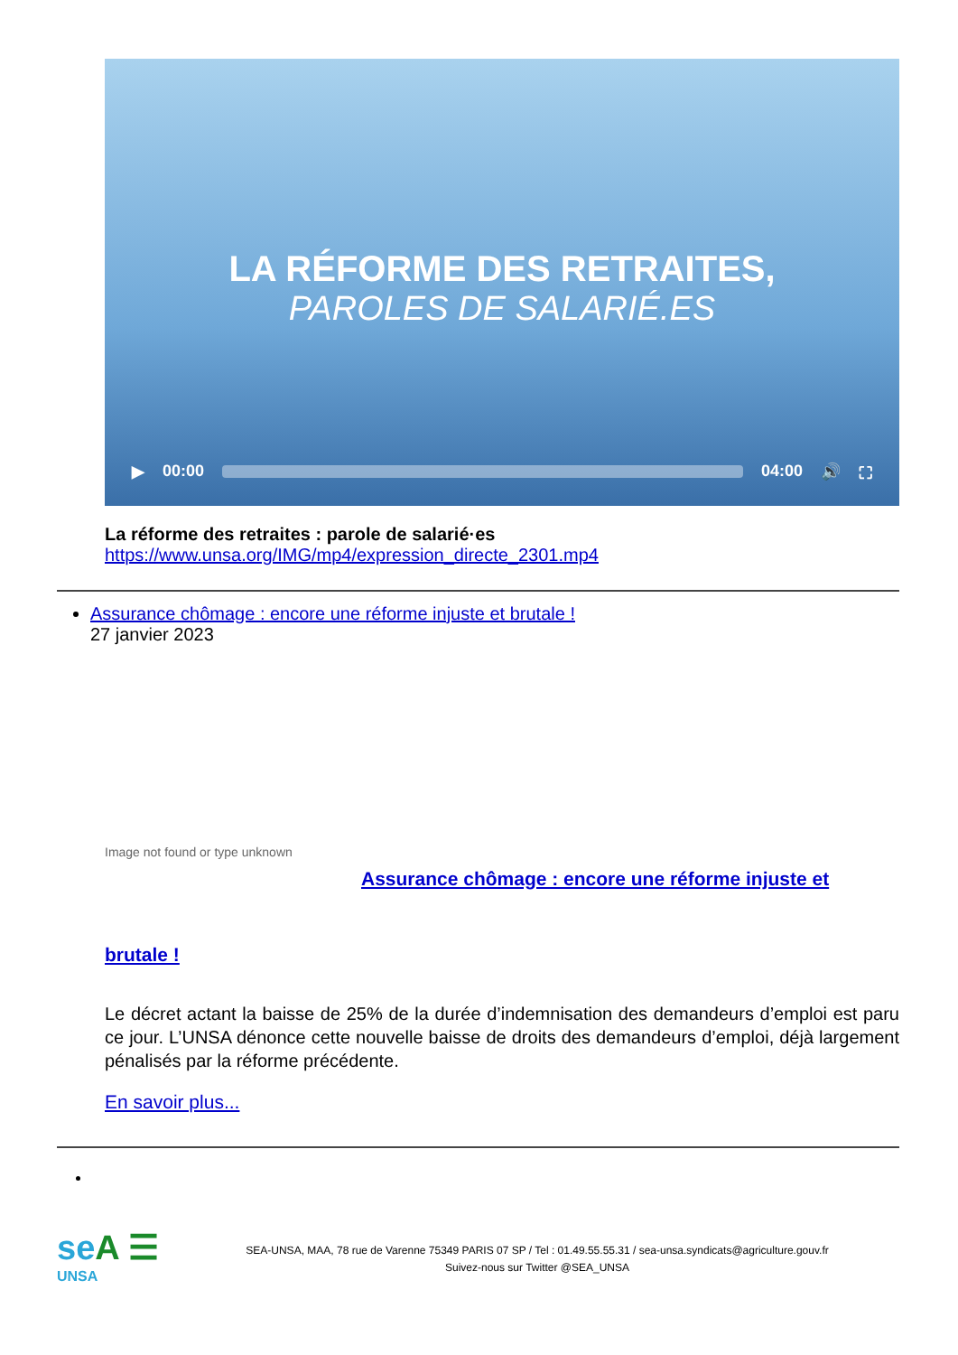LA RÉFORME DES RETRAITES,
PAROLES DE SALARIÉ.ES
▶ 00:00 04:00 🔊 ⛶
La réforme des retraites : parole de salarié·es
https://www.unsa.org/IMG/mp4/expression_directe_2301.mp4
Assurance chômage : encore une réforme injuste et brutale !
27 janvier 2023
Image not found or type unknown
Assurance chômage : encore une réforme injuste et
brutale !
Le décret actant la baisse de 25% de la durée d’indemnisation des demandeurs d’emploi est paru ce jour. L’UNSA dénonce cette nouvelle baisse de droits des demandeurs d’emploi, déjà largement pénalisés par la réforme précédente.
En savoir plus...
seA ☰
UNSA
SEA-UNSA, MAA, 78 rue de Varenne 75349 PARIS 07 SP / Tel : 01.49.55.55.31 / sea-unsa.syndicats@agriculture.gouv.fr
Suivez-nous sur Twitter @SEA_UNSA